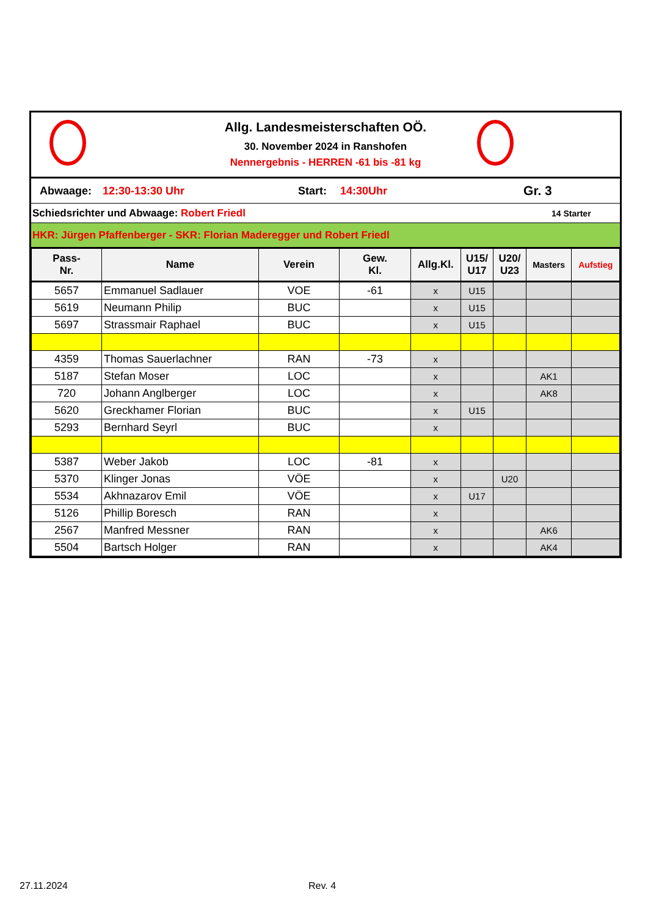Allg. Landesmeisterschaften OÖ.
30. November 2024 in Ranshofen
Nennergebnis - HERREN -61 bis -81 kg
Abwaage: 12:30-13:30 Uhr Start: 14:30Uhr Gr. 3
Schiedsrichter und Abwaage: Robert Friedl 14 Starter
HKR: Jürgen Pfaffenberger - SKR: Florian Maderegger und Robert Friedl
| Pass- Nr. | Name | Verein | Gew. Kl. | Allg.Kl. | U15/ U17 | U20/ U23 | Masters | Aufstieg |
| --- | --- | --- | --- | --- | --- | --- | --- | --- |
| 5657 | Emmanuel Sadlauer | VOE | -61 | x | U15 | | | |
| 5619 | Neumann Philip | BUC | | x | U15 | | | |
| 5697 | Strassmair Raphael | BUC | | x | U15 | | | |
| 4359 | Thomas Sauerlachner | RAN | -73 | x | | | | |
| 5187 | Stefan Moser | LOC | | x | | | AK1 | |
| 720 | Johann Anglberger | LOC | | x | | | AK8 | |
| 5620 | Greckhamer Florian | BUC | | x | U15 | | | |
| 5293 | Bernhard Seyrl | BUC | | x | | | | |
| 5387 | Weber Jakob | LOC | -81 | x | | | | |
| 5370 | Klinger Jonas | VÖE | | x | | U20 | | |
| 5534 | Akhnazarov Emil | VÖE | | x | U17 | | | |
| 5126 | Phillip Boresch | RAN | | x | | | | |
| 2567 | Manfred Messner | RAN | | x | | | AK6 | |
| 5504 | Bartsch Holger | RAN | | x | | | AK4 | |
27.11.2024 Rev. 4